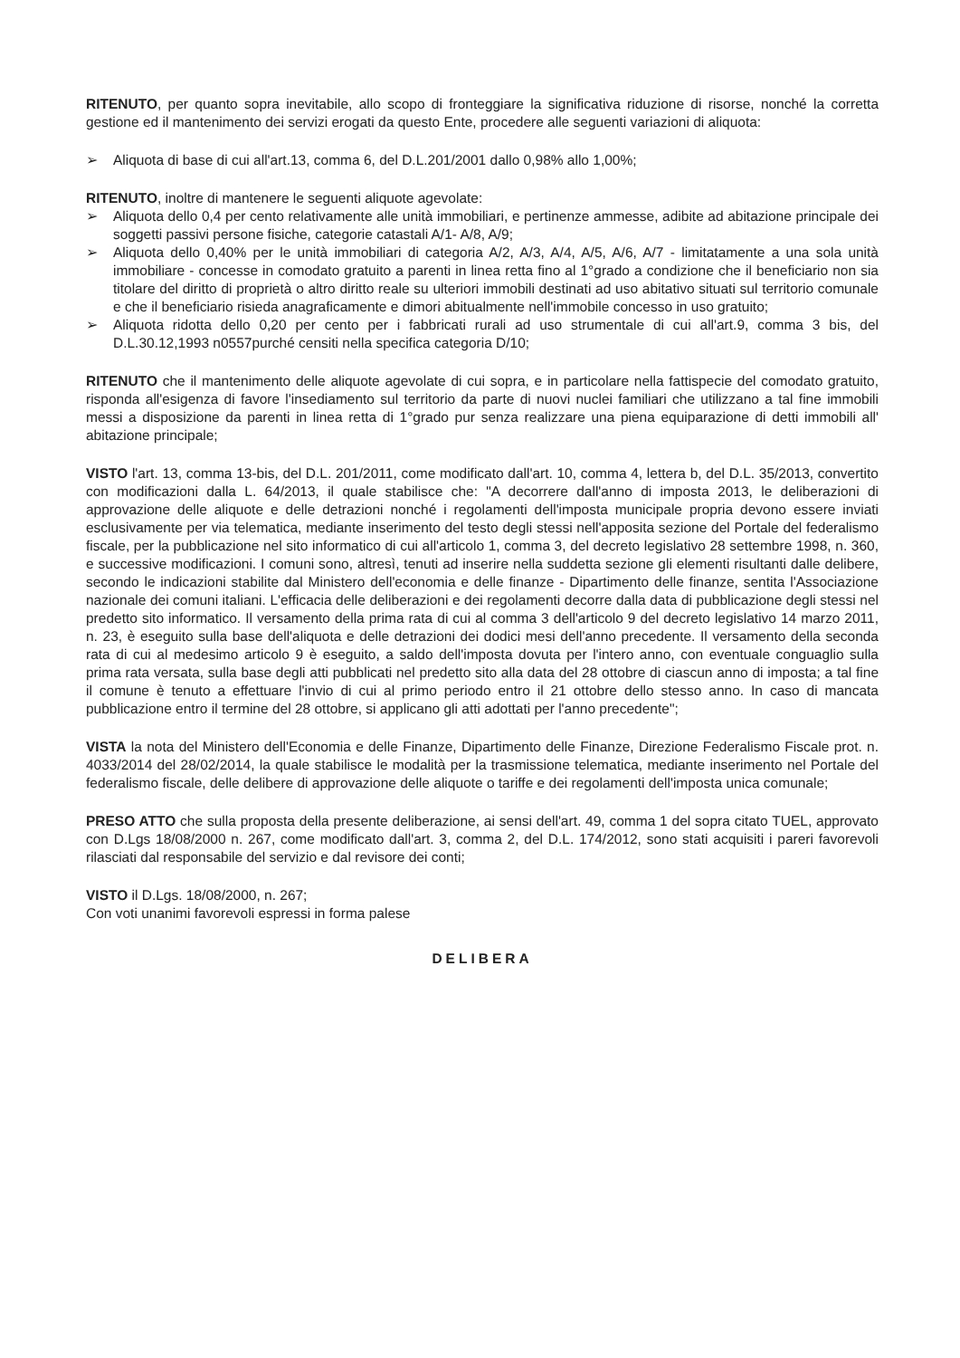RITENUTO, per quanto sopra inevitabile, allo scopo di fronteggiare la significativa riduzione di risorse, nonché la corretta gestione ed il mantenimento dei servizi erogati da questo Ente, procedere alle seguenti variazioni di aliquota:
➢ Aliquota di base di cui all'art.13, comma 6, del D.L.201/2001 dallo 0,98% allo 1,00%;
RITENUTO, inoltre di mantenere le seguenti aliquote agevolate:
➢ Aliquota dello 0,4 per cento relativamente alle unità immobiliari, e pertinenze ammesse, adibite ad abitazione principale dei soggetti passivi persone fisiche, categorie catastali A/1- A/8, A/9;
➢ Aliquota dello 0,40% per le unità immobiliari di categoria A/2, A/3, A/4, A/5, A/6, A/7 - limitatamente a una sola unità immobiliare - concesse in comodato gratuito a parenti in linea retta fino al 1°grado a condizione che il beneficiario non sia titolare del diritto di proprietà o altro diritto reale su ulteriori immobili destinati ad uso abitativo situati sul territorio comunale e che il beneficiario risieda anagraficamente e dimori abitualmente nell'immobile concesso in uso gratuito;
➢ Aliquota ridotta dello 0,20 per cento per i fabbricati rurali ad uso strumentale di cui all'art.9, comma 3 bis, del D.L.30.12,1993 n0557purché censiti nella specifica categoria D/10;
RITENUTO che il mantenimento delle aliquote agevolate di cui sopra, e in particolare nella fattispecie del comodato gratuito, risponda all'esigenza di favore l'insediamento sul territorio da parte di nuovi nuclei familiari che utilizzano a tal fine immobili messi a disposizione da parenti in linea retta di 1°grado pur senza realizzare una piena equiparazione di detti immobili all' abitazione principale;
VISTO l'art. 13, comma 13-bis, del D.L. 201/2011, come modificato dall'art. 10, comma 4, lettera b, del D.L. 35/2013, convertito con modificazioni dalla L. 64/2013, il quale stabilisce che: "A decorrere dall'anno di imposta 2013, le deliberazioni di approvazione delle aliquote e delle detrazioni nonché i regolamenti dell'imposta municipale propria devono essere inviati esclusivamente per via telematica, mediante inserimento del testo degli stessi nell'apposita sezione del Portale del federalismo fiscale, per la pubblicazione nel sito informatico di cui all'articolo 1, comma 3, del decreto legislativo 28 settembre 1998, n. 360, e successive modificazioni. I comuni sono, altresì, tenuti ad inserire nella suddetta sezione gli elementi risultanti dalle delibere, secondo le indicazioni stabilite dal Ministero dell'economia e delle finanze - Dipartimento delle finanze, sentita l'Associazione nazionale dei comuni italiani. L'efficacia delle deliberazioni e dei regolamenti decorre dalla data di pubblicazione degli stessi nel predetto sito informatico. Il versamento della prima rata di cui al comma 3 dell'articolo 9 del decreto legislativo 14 marzo 2011, n. 23, è eseguito sulla base dell'aliquota e delle detrazioni dei dodici mesi dell'anno precedente. Il versamento della seconda rata di cui al medesimo articolo 9 è eseguito, a saldo dell'imposta dovuta per l'intero anno, con eventuale conguaglio sulla prima rata versata, sulla base degli atti pubblicati nel predetto sito alla data del 28 ottobre di ciascun anno di imposta; a tal fine il comune è tenuto a effettuare l'invio di cui al primo periodo entro il 21 ottobre dello stesso anno. In caso di mancata pubblicazione entro il termine del 28 ottobre, si applicano gli atti adottati per l'anno precedente";
VISTA la nota del Ministero dell'Economia e delle Finanze, Dipartimento delle Finanze, Direzione Federalismo Fiscale prot. n. 4033/2014 del 28/02/2014, la quale stabilisce le modalità per la trasmissione telematica, mediante inserimento nel Portale del federalismo fiscale, delle delibere di approvazione delle aliquote o tariffe e dei regolamenti dell'imposta unica comunale;
PRESO ATTO che sulla proposta della presente deliberazione, ai sensi dell'art. 49, comma 1 del sopra citato TUEL, approvato con D.Lgs 18/08/2000 n. 267, come modificato dall'art. 3, comma 2, del D.L. 174/2012, sono stati acquisiti i pareri favorevoli rilasciati dal responsabile del servizio e dal revisore dei conti;
VISTO il D.Lgs. 18/08/2000, n. 267;
Con voti unanimi favorevoli espressi in forma palese
DELIBERA